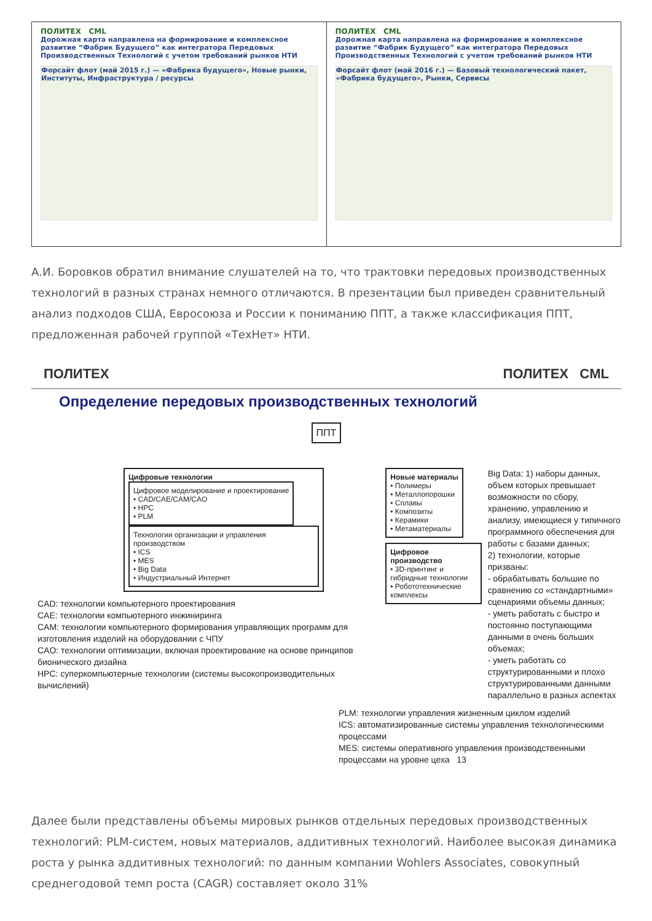ПОЛИТЕХ CML
Дорожная карта направлена на формирование и комплексное развитие “Фабрик Будущего” как интегратора Передовых Производственных Технологий с учетом требований рынков НТИ
Форсайт флот (май 2015 г.) — «Фабрика будущего», Новые рынки, Институты, Инфраструктура / ресурсы
ПОЛИТЕХ CML
Дорожная карта направлена на формирование и комплексное развитие “Фабрик Будущего” как интегратора Передовых Производственных Технологий с учетом требований рынков НТИ
Форсайт флот (май 2016 г.) — Базовый технологический пакет, «Фабрика будущего», Рынки, Сервисы
А.И. Боровков обратил внимание слушателей на то, что трактовки передовых производственных технологий в разных странах немного отличаются. В презентации был приведен сравнительный анализ подходов США, Евросоюза и России к пониманию ППТ, а также классификация ППТ, предложенная рабочей группой «ТехНет» НТИ.
ПОЛИТЕХ ПОЛИТЕХ CML
Определение передовых производственных технологий
ППТ
Цифровые технологии
Цифровое моделирование и проектирование
• CAD/CAE/CAM/CAO
• HPC
• PLM
Технологии организации и управления производством
• ICS
• MES
• Big Data
• Индустриальный Интернет
CAD: технологии компьютерного проектирования
CAE: технологии компьютерного инжиниринга
CAM: технологии компьютерного формирования управляющих программ для изготовления изделий на оборудовании с ЧПУ
CAO: технологии оптимизации, включая проектирование на основе принципов бионического дизайна
HPC: суперкомпьютерные технологии (системы высокопроизводительных вычислений)
Новые материалы
• Полимеры
• Металлопорошки
• Сплавы
• Композиты
• Керамики
• Метаматериалы
Цифровое производство
• 3D-принтинг и гибридные технологии
• Робототехнические комплексы
Big Data: 1) наборы данных, объем которых превышает возможности по сбору, хранению, управлению и анализу, имеющиеся у типичного программного обеспечения для работы с базами данных;
2) технологии, которые призваны:
- обрабатывать большие по сравнению со «стандартными» сценариями объемы данных;
- уметь работать с быстро и постоянно поступающими данными в очень больших объемах;
- уметь работать со структурированными и плохо структурированными данными параллельно в разных аспектах
PLM: технологии управления жизненным циклом изделий
ICS: автоматизированные системы управления технологическими процессами
MES: системы оперативного управления производственными процессами на уровне цеха 13
Далее были представлены объемы мировых рынков отдельных передовых производственных технологий: PLM-систем, новых материалов, аддитивных технологий. Наиболее высокая динамика роста у рынка аддитивных технологий: по данным компании Wohlers Associates, совокупный среднегодовой темп роста (CAGR) составляет около 31%